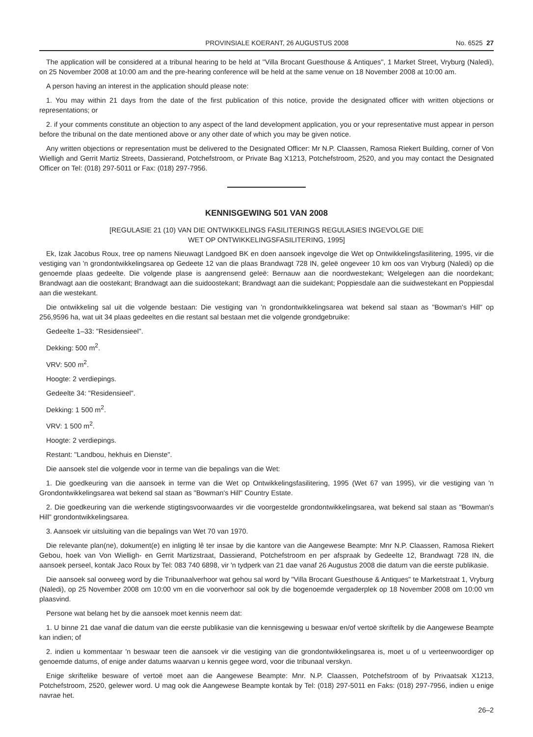PROVINSIALE KOERANT, 26 AUGUSTUS 2008 No. 6525 27
The application will be considered at a tribunal hearing to be held at "Villa Brocant Guesthouse & Antiques", 1 Market Street, Vryburg (Naledi), on 25 November 2008 at 10:00 am and the pre-hearing conference will be held at the same venue on 18 November 2008 at 10:00 am.
A person having an interest in the application should please note:
1. You may within 21 days from the date of the first publication of this notice, provide the designated officer with written objections or representations; or
2. if your comments constitute an objection to any aspect of the land development application, you or your representative must appear in person before the tribunal on the date mentioned above or any other date of which you may be given notice.
Any written objections or representation must be delivered to the Designated Officer: Mr N.P. Claassen, Ramosa Riekert Building, corner of Von Wielligh and Gerrit Martiz Streets, Dassierand, Potchefstroom, or Private Bag X1213, Potchefstroom, 2520, and you may contact the Designated Officer on Tel: (018) 297-5011 or Fax: (018) 297-7956.
KENNISGEWING 501 VAN 2008
[REGULASIE 21 (10) VAN DIE ONTWIKKELINGS FASILITERINGS REGULASIES INGEVOLGE DIE
WET OP ONTWIKKELINGSFASILITERING, 1995]
Ek, Izak Jacobus Roux, tree op namens Nieuwagt Landgoed BK en doen aansoek ingevolge die Wet op Ontwikkelingsfasilitering, 1995, vir die vestiging van 'n grondontwikkelingsarea op Gedeete 12 van die plaas Brandwagt 728 IN, geleë ongeveer 10 km oos van Vryburg (Naledi) op die genoemde plaas gedeelte. Die volgende plase is aangrensend geleë: Bernauw aan die noordwestekant; Welgelegen aan die noordekant; Brandwagt aan die oostekant; Brandwagt aan die suidoostekant; Brandwagt aan die suidekant; Poppiesdale aan die suidwestekant en Poppiesdal aan die westekant.
Die ontwikkeling sal uit die volgende bestaan: Die vestiging van 'n grondontwikkelingsarea wat bekend sal staan as "Bowman's Hill" op 256,9596 ha, wat uit 34 plaas gedeeltes en die restant sal bestaan met die volgende grondgebruike:
Gedeelte 1–33: "Residensieel".
Dekking: 500 m<sup>2</sup>.
VRV: 500 m<sup>2</sup>.
Hoogte: 2 verdiepings.
Gedeelte 34: "Residensieel".
Dekking: 1 500 m<sup>2</sup>.
VRV: 1 500 m<sup>2</sup>.
Hoogte: 2 verdiepings.
Restant: "Landbou, hekhuis en Dienste".
Die aansoek stel die volgende voor in terme van die bepalings van die Wet:
1. Die goedkeuring van die aansoek in terme van die Wet op Ontwikkelingsfasilitering, 1995 (Wet 67 van 1995), vir die vestiging van 'n Grondontwikkelingsarea wat bekend sal staan as "Bowman's Hill" Country Estate.
2. Die goedkeuring van die werkende stigtingsvoorwaardes vir die voorgestelde grondontwikkelingsarea, wat bekend sal staan as "Bowman's Hill" grondontwikkelingsarea.
3. Aansoek vir uitsluiting van die bepalings van Wet 70 van 1970.
Die relevante plan(ne), dokument(e) en inligting lê ter insae by die kantore van die Aangewese Beampte: Mnr N.P. Claassen, Ramosa Riekert Gebou, hoek van Von Wielligh- en Gerrit Martizstraat, Dassierand, Potchefstroom en per afspraak by Gedeelte 12, Brandwagt 728 IN, die aansoek perseel, kontak Jaco Roux by Tel: 083 740 6898, vir 'n tydperk van 21 dae vanaf 26 Augustus 2008 die datum van die eerste publikasie.
Die aansoek sal oorweeg word by die Tribunaalverhoor wat gehou sal word by "Villa Brocant Guesthouse & Antiques" te Marketstraat 1, Vryburg (Naledi), op 25 November 2008 om 10:00 vm en die voorverhoor sal ook by die bogenoemde vergaderplek op 18 November 2008 om 10:00 vm plaasvind.
Persone wat belang het by die aansoek moet kennis neem dat:
1. U binne 21 dae vanaf die datum van die eerste publikasie van die kennisgewing u beswaar en/of vertoë skriftelik by die Aangewese Beampte kan indien; of
2. indien u kommentaar 'n beswaar teen die aansoek vir die vestiging van die grondontwikkelingsarea is, moet u of u verteenwoordiger op genoemde datums, of enige ander datums waarvan u kennis gegee word, voor die tribunaal verskyn.
Enige skriftelike besware of vertoë moet aan die Aangewese Beampte: Mnr. N.P. Claassen, Potchefstroom of by Privaatsak X1213, Potchefstroom, 2520, gelewer word. U mag ook die Aangewese Beampte kontak by Tel: (018) 297-5011 en Faks: (018) 297-7956, indien u enige navrae het.
26–2